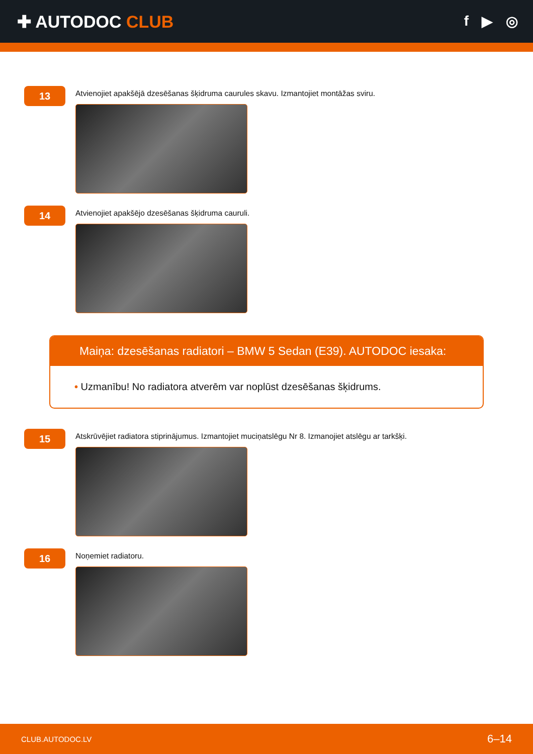✚ AUTODOC CLUB
f ▶ ◎
13
Atvienojiet apakšējā dzesēšanas šķidruma caurules skavu. Izmantojiet montāžas sviru.
14
Atvienojiet apakšējo dzesēšanas šķidruma cauruli.
Maiņa: dzesēšanas radiatori – BMW 5 Sedan (E39). AUTODOC iesaka:
• Uzmanību! No radiatora atverēm var noplūst dzesēšanas šķidrums.
15
Atskrūvējiet radiatora stiprinājumus. Izmantojiet muciņatslēgu Nr 8. Izmanojiet atslēgu ar tarkšķi.
16
Noņemiet radiatoru.
CLUB.AUTODOC.LV 6–14